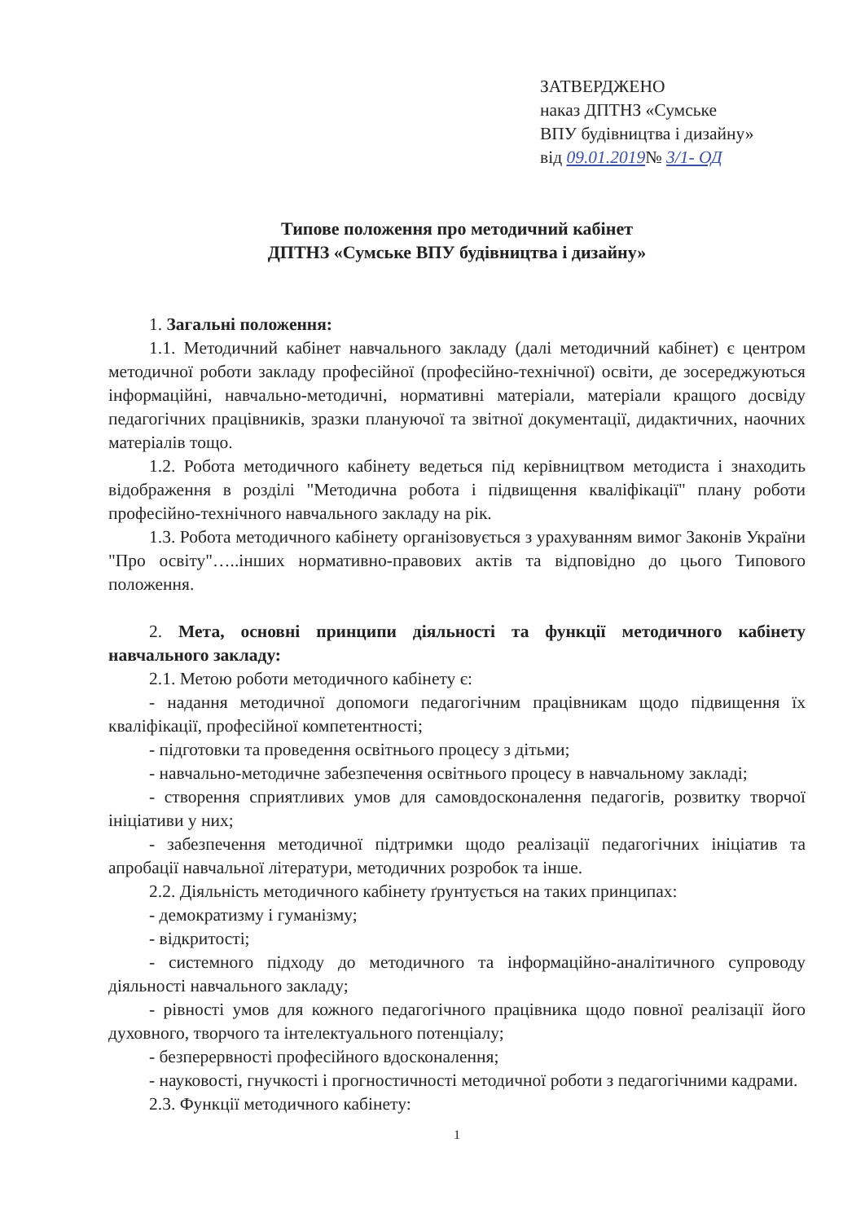ЗАТВЕРДЖЕНО
наказ ДПТНЗ «Сумське
ВПУ будівництва і дизайну»
від 09.01.2019№ 3/1- ОД
Типове положення про методичний кабінет
ДПТНЗ «Сумське ВПУ будівництва і дизайну»
1. Загальні положення:
1.1. Методичний кабінет навчального закладу (далі методичний кабінет) є центром методичної роботи закладу професійної (професійно-технічної) освіти, де зосереджуються інформаційні, навчально-методичні, нормативні матеріали, матеріали кращого досвіду педагогічних працівників, зразки плануючої та звітної документації, дидактичних, наочних матеріалів тощо.
1.2. Робота методичного кабінету ведеться під керівництвом методиста і знаходить відображення в розділі "Методична робота і підвищення кваліфікації" плану роботи професійно-технічного навчального закладу на рік.
1.3. Робота методичного кабінету організовується з урахуванням вимог Законів України "Про освіту"…..інших нормативно-правових актів та відповідно до цього Типового положення.
2. Мета, основні принципи діяльності та функції методичного кабінету навчального закладу:
2.1. Метою роботи методичного кабінету є:
- надання методичної допомоги педагогічним працівникам щодо підвищення їх кваліфікації, професійної компетентності;
- підготовки та проведення освітнього процесу з дітьми;
- навчально-методичне забезпечення освітнього процесу в навчальному закладі;
- створення сприятливих умов для самовдосконалення педагогів, розвитку творчої ініціативи у них;
- забезпечення методичної підтримки щодо реалізації педагогічних ініціатив та апробації навчальної літератури, методичних розробок та інше.
2.2. Діяльність методичного кабінету ґрунтується на таких принципах:
- демократизму і гуманізму;
- відкритості;
- системного підходу до методичного та інформаційно-аналітичного супроводу діяльності навчального закладу;
- рівності умов для кожного педагогічного працівника щодо повної реалізації його духовного, творчого та інтелектуального потенціалу;
- безперервності професійного вдосконалення;
- науковості, гнучкості і прогностичності методичної роботи з педагогічними кадрами.
2.3. Функції методичного кабінету:
1